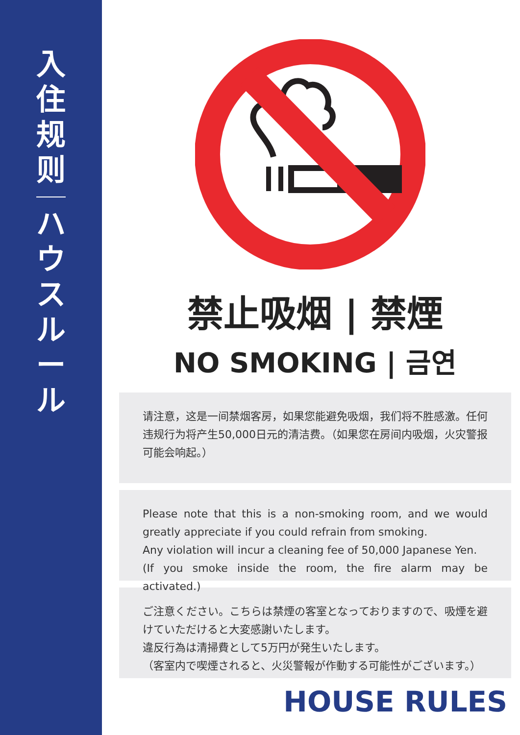入住规则
ハウスルール
禁止吸烟 | 禁煙
NO SMOKING | 금연
请注意，这是一间禁烟客房，如果您能避免吸烟，我们将不胜感激。任何违规行为将产生50,000日元的清洁费。（如果您在房间内吸烟，火灾警报可能会响起。）
Please note that this is a non-smoking room, and we would greatly appreciate if you could refrain from smoking.
Any violation will incur a cleaning fee of 50,000 Japanese Yen.
(If you smoke inside the room, the fire alarm may be activated.)
ご注意ください。こちらは禁煙の客室となっておりますので、吸煙を避けていただけると大変感謝いたします。
違反行為は清掃費として5万円が発生いたします。
（客室内で喫煙されると、火災警報が作動する可能性がございます。）
HOUSE RULES